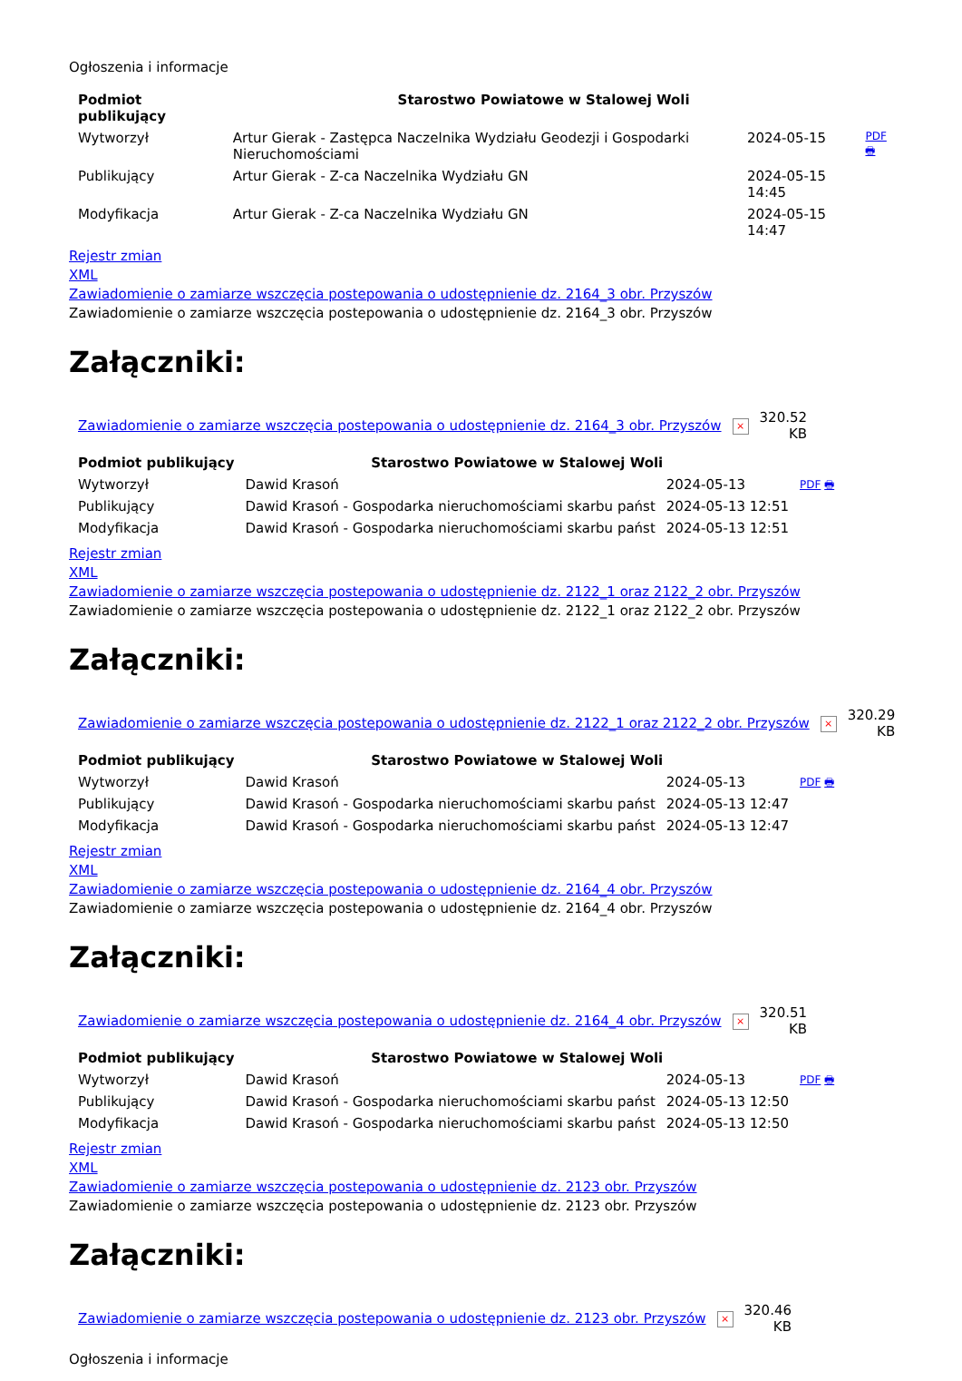Ogłoszenia i informacje
| Podmiot publikujący | Starostwo Powiatowe w Stalowej Woli | | |
| Wytworzył | Artur Gierak - Zastępca Naczelnika Wydziału Geodezji i Gospodarki Nieruchomościami | 2024-05-15 | PDF 🖶 |
| Publikujący | Artur Gierak - Z-ca Naczelnika Wydziału GN | 2024-05-15 14:45 | |
| Modyfikacja | Artur Gierak - Z-ca Naczelnika Wydziału GN | 2024-05-15 14:47 | |
Rejestr zmian
XML
Zawiadomienie o zamiarze wszczęcia postepowania o udostępnienie dz. 2164_3 obr. Przyszów
Zawiadomienie o zamiarze wszczęcia postepowania o udostępnienie dz. 2164_3 obr. Przyszów
Załączniki:
| Zawiadomienie o zamiarze wszczęcia postepowania o udostępnienie dz. 2164_3 obr. Przyszów | × | 320.52 KB |
| Podmiot publikujący | Starostwo Powiatowe w Stalowej Woli | | |
| Wytworzył | Dawid Krasoń | 2024-05-13 | PDF 🖶 |
| Publikujący | Dawid Krasoń - Gospodarka nieruchomościami skarbu państ | 2024-05-13 12:51 | |
| Modyfikacja | Dawid Krasoń - Gospodarka nieruchomościami skarbu państ | 2024-05-13 12:51 | |
Rejestr zmian
XML
Zawiadomienie o zamiarze wszczęcia postepowania o udostępnienie dz. 2122_1 oraz 2122_2 obr. Przyszów
Zawiadomienie o zamiarze wszczęcia postepowania o udostępnienie dz. 2122_1 oraz 2122_2 obr. Przyszów
Załączniki:
| Zawiadomienie o zamiarze wszczęcia postepowania o udostępnienie dz. 2122_1 oraz 2122_2 obr. Przyszów | × | 320.29 KB |
| Podmiot publikujący | Starostwo Powiatowe w Stalowej Woli | | |
| Wytworzył | Dawid Krasoń | 2024-05-13 | PDF 🖶 |
| Publikujący | Dawid Krasoń - Gospodarka nieruchomościami skarbu państ | 2024-05-13 12:47 | |
| Modyfikacja | Dawid Krasoń - Gospodarka nieruchomościami skarbu państ | 2024-05-13 12:47 | |
Rejestr zmian
XML
Zawiadomienie o zamiarze wszczęcia postepowania o udostępnienie dz. 2164_4 obr. Przyszów
Zawiadomienie o zamiarze wszczęcia postepowania o udostępnienie dz. 2164_4 obr. Przyszów
Załączniki:
| Zawiadomienie o zamiarze wszczęcia postepowania o udostępnienie dz. 2164_4 obr. Przyszów | × | 320.51 KB |
| Podmiot publikujący | Starostwo Powiatowe w Stalowej Woli | | |
| Wytworzył | Dawid Krasoń | 2024-05-13 | PDF 🖶 |
| Publikujący | Dawid Krasoń - Gospodarka nieruchomościami skarbu państ | 2024-05-13 12:50 | |
| Modyfikacja | Dawid Krasoń - Gospodarka nieruchomościami skarbu państ | 2024-05-13 12:50 | |
Rejestr zmian
XML
Zawiadomienie o zamiarze wszczęcia postepowania o udostępnienie dz. 2123 obr. Przyszów
Zawiadomienie o zamiarze wszczęcia postepowania o udostępnienie dz. 2123 obr. Przyszów
Załączniki:
| Zawiadomienie o zamiarze wszczęcia postepowania o udostępnienie dz. 2123 obr. Przyszów | × | 320.46 KB |
Ogłoszenia i informacje